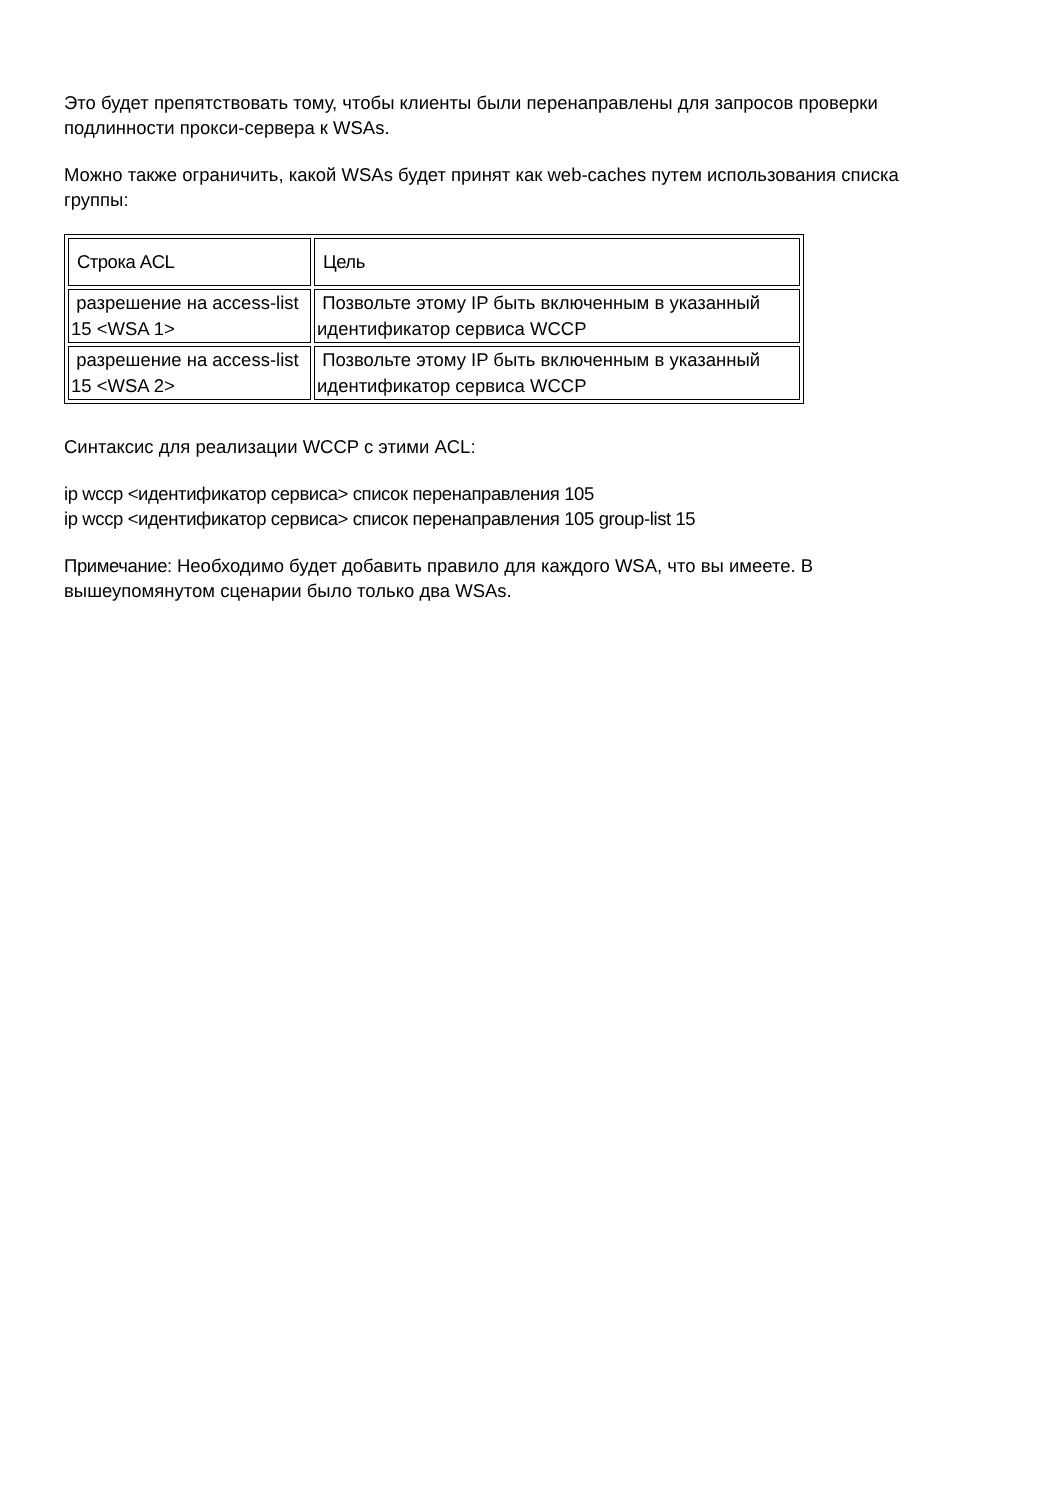Это будет препятствовать тому, чтобы клиенты были перенаправлены для запросов проверки подлинности прокси-сервера к WSAs.
Можно также ограничить, какой WSAs будет принят как web-caches путем использования списка группы:
| Строка ACL | Цель |
| --- | --- |
| разрешение на access-list 15 <WSA 1> | Позвольте этому IP быть включенным в указанный идентификатор сервиса WCCP |
| разрешение на access-list 15 <WSA 2> | Позвольте этому IP быть включенным в указанный идентификатор сервиса WCCP |
Синтаксис для реализации WCCP с этими ACL:
ip wccp <идентификатор сервиса> список перенаправления 105
ip wccp <идентификатор сервиса> список перенаправления 105 group-list 15
Примечание: Необходимо будет добавить правило для каждого WSA, что вы имеете. В вышеупомянутом сценарии было только два WSAs.